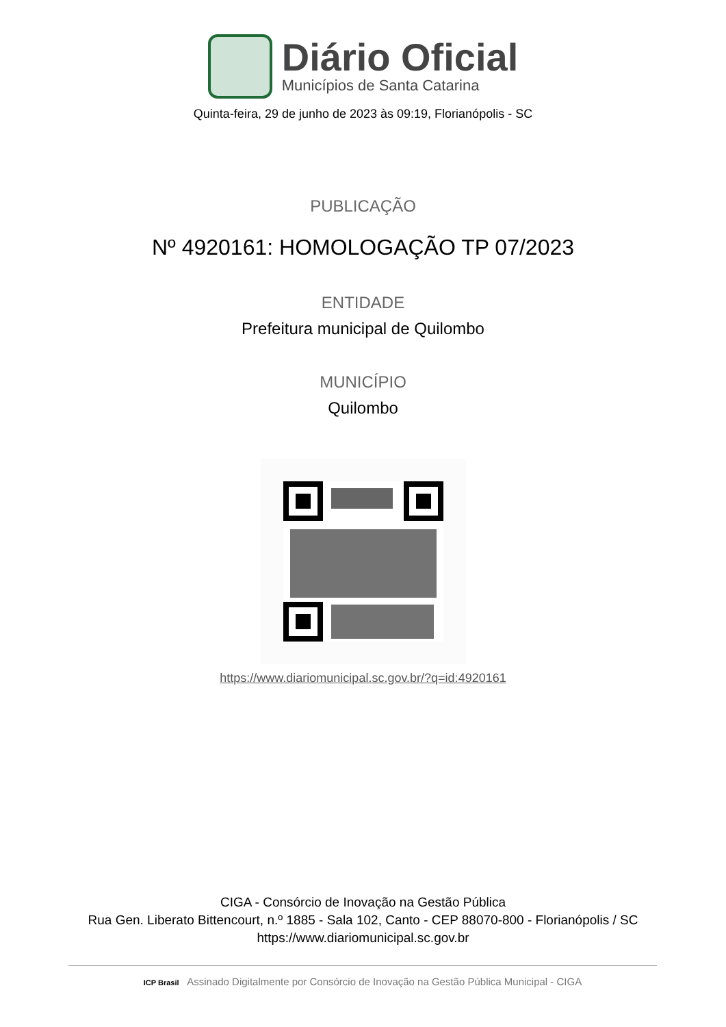Diário Oficial
Municípios de Santa Catarina
Quinta-feira, 29 de junho de 2023 às 09:19, Florianópolis - SC
PUBLICAÇÃO
Nº 4920161: HOMOLOGAÇÃO TP 07/2023
ENTIDADE
Prefeitura municipal de Quilombo
MUNICÍPIO
Quilombo
https://www.diariomunicipal.sc.gov.br/?q=id:4920161
CIGA - Consórcio de Inovação na Gestão Pública
Rua Gen. Liberato Bittencourt, n.º 1885 - Sala 102, Canto - CEP 88070-800 - Florianópolis / SC
https://www.diariomunicipal.sc.gov.br
ICP Brasil Assinado Digitalmente por Consórcio de Inovação na Gestão Pública Municipal - CIGA